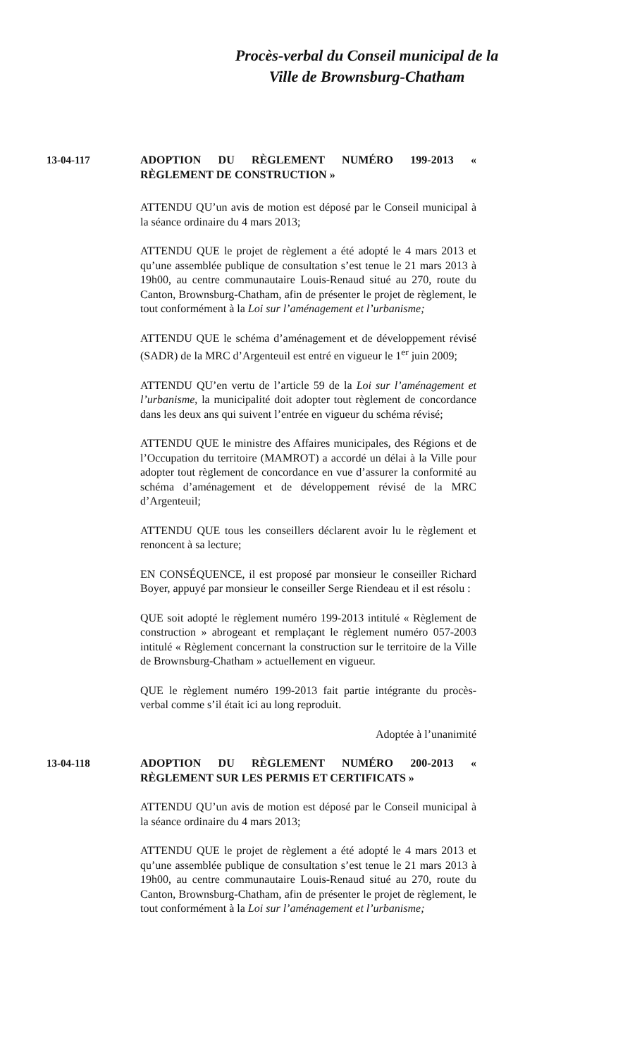Procès-verbal du Conseil municipal de la
Ville de Brownsburg-Chatham
13-04-117
ADOPTION DU RÈGLEMENT NUMÉRO 199-2013 « RÈGLEMENT DE CONSTRUCTION »
ATTENDU QU’un avis de motion est déposé par le Conseil municipal à la séance ordinaire du 4 mars 2013;
ATTENDU QUE le projet de règlement a été adopté le 4 mars 2013 et qu’une assemblée publique de consultation s’est tenue le 21 mars 2013 à 19h00, au centre communautaire Louis-Renaud situé au 270, route du Canton, Brownsburg-Chatham, afin de présenter le projet de règlement, le tout conformément à la Loi sur l’aménagement et l’urbanisme;
ATTENDU QUE le schéma d’aménagement et de développement révisé (SADR) de la MRC d’Argenteuil est entré en vigueur le 1<sup>er</sup> juin 2009;
ATTENDU QU’en vertu de l’article 59 de la Loi sur l’aménagement et l’urbanisme, la municipalité doit adopter tout règlement de concordance dans les deux ans qui suivent l’entrée en vigueur du schéma révisé;
ATTENDU QUE le ministre des Affaires municipales, des Régions et de l’Occupation du territoire (MAMROT) a accordé un délai à la Ville pour adopter tout règlement de concordance en vue d’assurer la conformité au schéma d’aménagement et de développement révisé de la MRC d’Argenteuil;
ATTENDU QUE tous les conseillers déclarent avoir lu le règlement et renoncent à sa lecture;
EN CONSÉQUENCE, il est proposé par monsieur le conseiller Richard Boyer, appuyé par monsieur le conseiller Serge Riendeau et il est résolu :
QUE soit adopté le règlement numéro 199-2013 intitulé « Règlement de construction » abrogeant et remplaçant le règlement numéro 057-2003 intitulé « Règlement concernant la construction sur le territoire de la Ville de Brownsburg-Chatham » actuellement en vigueur.
QUE le règlement numéro 199-2013 fait partie intégrante du procès-verbal comme s’il était ici au long reproduit.
Adoptée à l’unanimité
13-04-118
ADOPTION DU RÈGLEMENT NUMÉRO 200-2013 « RÈGLEMENT SUR LES PERMIS ET CERTIFICATS »
ATTENDU QU’un avis de motion est déposé par le Conseil municipal à la séance ordinaire du 4 mars 2013;
ATTENDU QUE le projet de règlement a été adopté le 4 mars 2013 et qu’une assemblée publique de consultation s’est tenue le 21 mars 2013 à 19h00, au centre communautaire Louis-Renaud situé au 270, route du Canton, Brownsburg-Chatham, afin de présenter le projet de règlement, le tout conformément à la Loi sur l’aménagement et l’urbanisme;